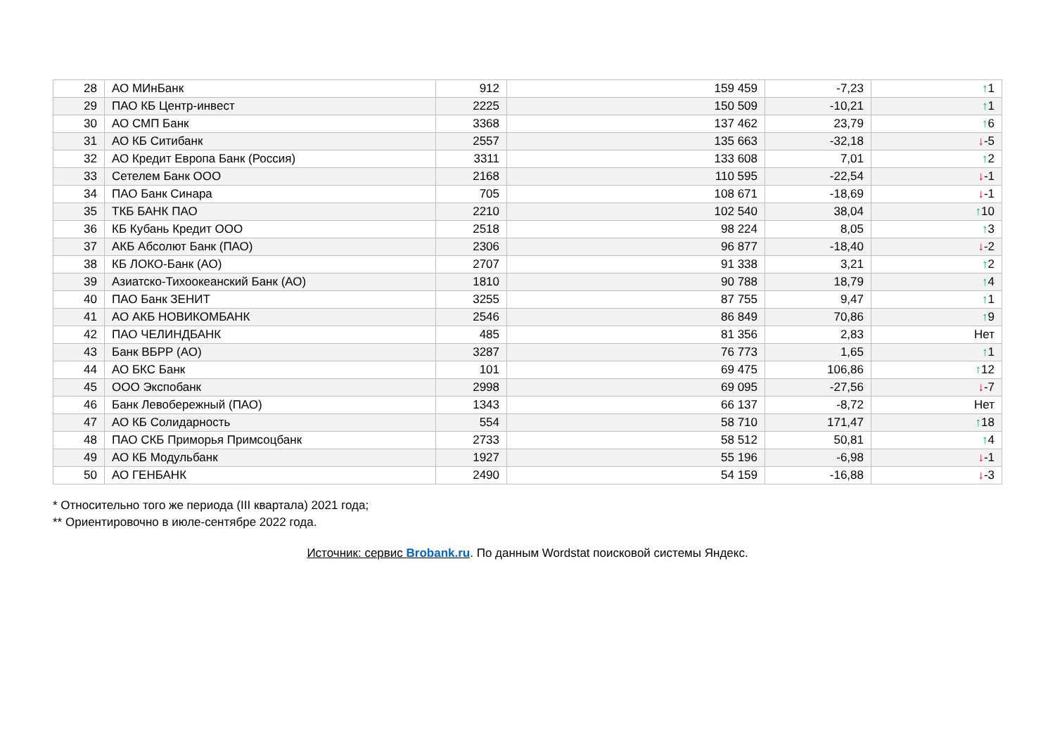| 28 | АО МИнБанк | 912 | 159 459 | -7,23 | ↑ 1 |
| 29 | ПАО КБ Центр-инвест | 2225 | 150 509 | -10,21 | ↑ 1 |
| 30 | АО СМП Банк | 3368 | 137 462 | 23,79 | ↑ 6 |
| 31 | АО КБ Ситибанк | 2557 | 135 663 | -32,18 | ↓ -5 |
| 32 | АО Кредит Европа Банк (Россия) | 3311 | 133 608 | 7,01 | ↑ 2 |
| 33 | Сетелем Банк ООО | 2168 | 110 595 | -22,54 | ↓ -1 |
| 34 | ПАО Банк Синара | 705 | 108 671 | -18,69 | ↓ -1 |
| 35 | ТКБ БАНК ПАО | 2210 | 102 540 | 38,04 | ↑ 10 |
| 36 | КБ Кубань Кредит ООО | 2518 | 98 224 | 8,05 | ↑ 3 |
| 37 | АКБ Абсолют Банк (ПАО) | 2306 | 96 877 | -18,40 | ↓ -2 |
| 38 | КБ ЛОКО-Банк (АО) | 2707 | 91 338 | 3,21 | ↑ 2 |
| 39 | Азиатско-Тихоокеанский Банк (АО) | 1810 | 90 788 | 18,79 | ↑ 4 |
| 40 | ПАО Банк ЗЕНИТ | 3255 | 87 755 | 9,47 | ↑ 1 |
| 41 | АО АКБ НОВИКОМБАНК | 2546 | 86 849 | 70,86 | ↑ 9 |
| 42 | ПАО ЧЕЛИНДБАНК | 485 | 81 356 | 2,83 | Нет |
| 43 | Банк ВБРР (АО) | 3287 | 76 773 | 1,65 | ↑ 1 |
| 44 | АО БКС Банк | 101 | 69 475 | 106,86 | ↑ 12 |
| 45 | ООО Экспобанк | 2998 | 69 095 | -27,56 | ↓ -7 |
| 46 | Банк Левобережный (ПАО) | 1343 | 66 137 | -8,72 | Нет |
| 47 | АО КБ Солидарность | 554 | 58 710 | 171,47 | ↑ 18 |
| 48 | ПАО СКБ Приморья Примсоцбанк | 2733 | 58 512 | 50,81 | ↑ 4 |
| 49 | АО КБ Модульбанк | 1927 | 55 196 | -6,98 | ↓ -1 |
| 50 | АО ГЕНБАНК | 2490 | 54 159 | -16,88 | ↓ -3 |
* Относительно того же периода (III квартала) 2021 года;
** Ориентировочно в июле-сентябре 2022 года.
Источник: сервис Brobank.ru. По данным Wordstat поисковой системы Яндекс.